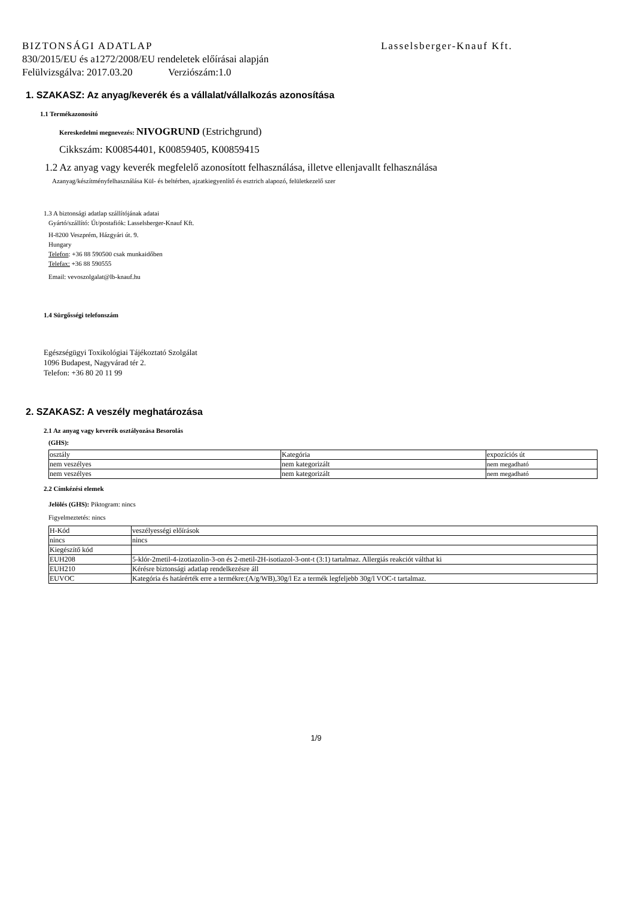BIZTONSÁGI ADATLAP Lasselsberger-Knauf Kft.
830/2015/EU és a1272/2008/EU rendeletek előírásai alapján
Felülvizsgálva: 2017.03.20 Verziószám:1.0
1. SZAKASZ: Az anyag/keverék és a vállalat/vállalkozás azonosítása
1.1 Termékazonosító
Kereskedelmi megnevezés: NIVOGRUND (Estrichgrund)
Cikkszám: K00854401, K00859405, K00859415
1.2 Az anyag vagy keverék megfelelő azonosított felhasználása, illetve ellenjavallt felhasználása
Azanyag/készítményfelhasználása Kül- és beltérben, ajzatkiegyenlítő és esztrich alapozó, felületkezelő szer
1.3 A biztonsági adatlap szállítójának adatai
Gyártó/szállító: Út/postafiók: Lasselsberger-Knauf Kft.
H-8200 Veszprém, Házgyári út. 9.
Hungary
Telefon: +36 88 590500 csak munkaidőben
Telefax: +36 88 590555
Email: vevoszolgalat@lb-knauf.hu
1.4 Sürgősségi telefonszám
Egészségügyi Toxikológiai Tájékoztató Szolgálat
1096 Budapest, Nagyvárad tér 2.
Telefon: +36 80 20 11 99
2. SZAKASZ: A veszély meghatározása
2.1 Az anyag vagy keverék osztályozása Besorolás
(GHS):
| osztály | Kategória | expozíciós út |
| nem veszélyes | nem kategorizált | nem megadható |
| nem veszélyes | nem kategorizált | nem megadható |
2.2 Címkézési elemek
Jelölés (GHS): Piktogram: nincs
Figyelmeztetés: nincs
| H-Kód | veszélyességi előírások |
| nincs | nincs |
| Kiegészítő kód | |
| EUH208 | 5-klór-2metil-4-izotiazolin-3-on és 2-metil-2H-isotiazol-3-ont-t (3:1) tartalmaz. Allergiás reakciót válthat ki |
| EUH210 | Kérésre biztonsági adatlap rendelkezésre áll |
| EUVOC | Kategória és határérték erre a termékre:(A/g/WB),30g/l Ez a termék legfeljebb 30g/l VOC-t tartalmaz. |
1/9